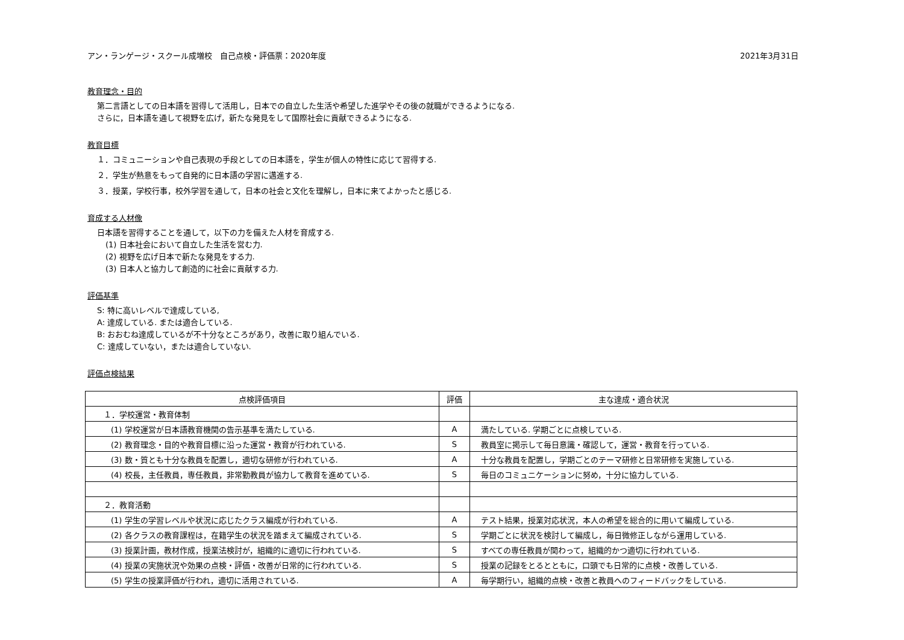アン・ランゲージ・スクール成増校　自己点検・評価票：2020年度 2021年3月31日
教育理念・目的
第二言語としての日本語を習得して活用し，日本での自立した生活や希望した進学やその後の就職ができるようになる.
さらに，日本語を通して視野を広げ，新たな発見をして国際社会に貢献できるようになる.
教育目標
１．コミュニーションや自己表現の手段としての日本語を，学生が個人の特性に応じて習得する.
２．学生が熱意をもって自発的に日本語の学習に邁進する.
３．授業，学校行事，校外学習を通して，日本の社会と文化を理解し，日本に来てよかったと感じる.
育成する人材像
日本語を習得することを通して，以下の力を備えた人材を育成する.
(1) 日本社会において自立した生活を営む力.
(2) 視野を広げ日本で新たな発見をする力.
(3) 日本人と協力して創造的に社会に貢献する力.
評価基準
S: 特に高いレベルで達成している,
A: 達成している. または適合している.
B: おおむね達成しているが不十分なところがあり，改善に取り組んでいる.
C: 達成していない，または適合していない.
評価点検結果
| 点検評価項目 | 評価 | 主な達成・適合状況 |
| --- | --- | --- |
| １．学校運営・教育体制 | | |
| (1) 学校運営が日本語教育機関の告示基準を満たしている. | A | 満たしている. 学期ごとに点検している. |
| (2) 教育理念・目的や教育目標に沿った運営・教育が行われている. | S | 教員室に掲示して毎日意識・確認して，運営・教育を行っている. |
| (3) 数・質とも十分な教員を配置し，適切な研修が行われている. | A | 十分な教員を配置し，学期ごとのテーマ研修と日常研修を実施している. |
| (4) 校長，主任教員，専任教員，非常勤教員が協力して教育を進めている. | S | 毎日のコミュニケーションに努め，十分に協力している. |
| ２．教育活動 | | |
| (1) 学生の学習レベルや状況に応じたクラス編成が行われている. | A | テスト結果，授業対応状況，本人の希望を総合的に用いて編成している. |
| (2) 各クラスの教育課程は，在籍学生の状況を踏まえて編成されている. | S | 学期ごとに状況を検討して編成し，毎日微修正しながら運用している. |
| (3) 授業計画，教材作成，授業法検討が，組織的に適切に行われている. | S | すべての専任教員が関わって，組織的かつ適切に行われている. |
| (4) 授業の実施状況や効果の点検・評価・改善が日常的に行われている. | S | 授業の記録をとるとともに，口頭でも日常的に点検・改善している. |
| (5) 学生の授業評価が行われ，適切に活用されている. | A | 毎学期行い，組織的点検・改善と教員へのフィードバックをしている. |